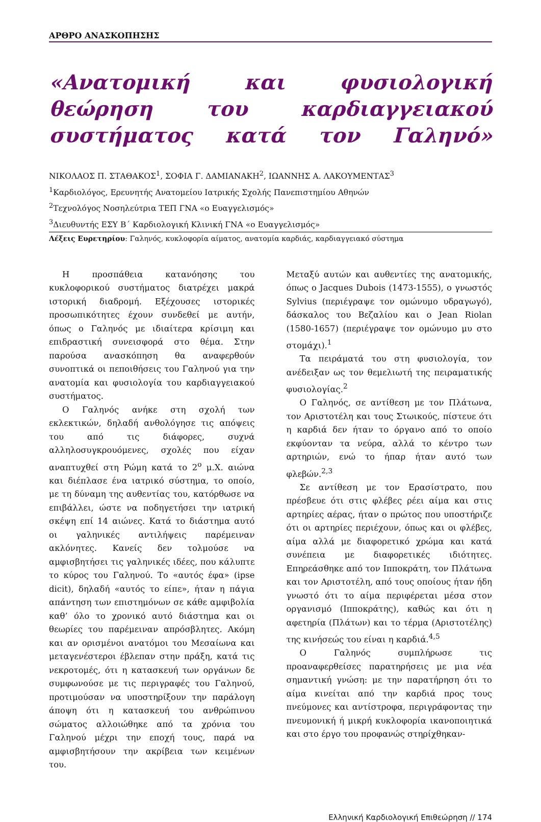ΑΡΘΡΟ ΑΝΑΣΚΟΠΗΣΗΣ
«Ανατομική και φυσιολογική θεώρηση του καρδιαγγειακού συστήματος κατά τον Γαληνό»
ΝΙΚΟΛΑΟΣ Π. ΣΤΑΘΑΚΟΣ<sup>1</sup>, ΣΟΦΙΑ Γ. ΔΑΜΙΑΝΑΚΗ<sup>2</sup>, ΙΩΑΝΝΗΣ Α. ΛΑΚΟΥΜΕΝΤΑΣ<sup>3</sup>
<sup>1</sup> Καρδιολόγος, Ερευνητής Ανατομείου Ιατρικής Σχολής Πανεπιστημίου Αθηνών
<sup>2</sup> Τεχνολόγος Νοσηλεύτρια ΤΕΠ ΓΝΑ «ο Ευαγγελισμός»
<sup>3</sup> Διευθυντής ΕΣΥ Β΄ Καρδιολογική Κλινική ΓΝΑ «ο Ευαγγελισμός»
Λέξεις Ευρετηρίου: Γαληνός, κυκλοφορία αίματος, ανατομία καρδιάς, καρδιαγγειακό σύστημα
Η προσπάθεια κατανόησης του κυκλοφορικού συστήματος διατρέχει μακρά ιστορική διαδρομή. Εξέχουσες ιστορικές προσωπικότητες έχουν συνδεθεί με αυτήν, όπως ο Γαληνός με ιδιαίτερα κρίσιμη και επιδραστική συνεισφορά στο θέμα. Στην παρούσα ανασκόπηση θα αναφερθούν συνοπτικά οι πεποιθήσεις του Γαληνού για την ανατομία και φυσιολογία του καρδιαγγειακού συστήματος.
Ο Γαληνός ανήκε στη σχολή των εκλεκτικών, δηλαδή ανθολόγησε τις απόψεις του από τις διάφορες, συχνά αλληλοσυγκρουόμενες, σχολές που είχαν αναπτυχθεί στη Ρώμη κατά το 2<sup>ο</sup> μ.Χ. αιώνα και διέπλασε ένα ιατρικό σύστημα, το οποίο, με τη δύναμη της αυθεντίας του, κατόρθωσε να επιβάλλει, ώστε να ποδηγετήσει την ιατρική σκέψη επί 14 αιώνες. Κατά το διάστημα αυτό οι γαληνικές αντιλήψεις παρέμειναν ακλόνητες. Κανείς δεν τολμούσε να αμφισβητήσει τις γαληνικές ιδέες, που κάλυπτε το κύρος του Γαληνού. Το «αυτός έφα» (ipse dicit), δηλαδή «αυτός το είπε», ήταν η πάγια απάντηση των επιστημόνων σε κάθε αμφιβολία καθ’ όλο το χρονικό αυτό διάστημα και οι θεωρίες του παρέμειναν απρόσβλητες. Ακόμη και αν ορισμένοι ανατόμοι του Μεσαίωνα και μεταγενέστεροι έβλεπαν στην πράξη, κατά τις νεκροτομές, ότι η κατασκευή των οργάνων δε συμφωνούσε με τις περιγραφές του Γαληνού, προτιμούσαν να υποστηρίξουν την παράλογη άποψη ότι η κατασκευή του ανθρώπινου σώματος αλλοιώθηκε από τα χρόνια του Γαληνού μέχρι την εποχή τους, παρά να αμφισβητήσουν την ακρίβεια των κειμένων του.
Μεταξύ αυτών και αυθεντίες της ανατομικής, όπως ο Jacques Dubois (1473-1555), ο γνωστός Sylvius (περιέγραψε τον ομώνυμο υδραγωγό), δάσκαλος του Βεζαλίου και ο Jean Riolan (1580-1657) (περιέγραψε τον ομώνυμο μυ στο στομάχι).<sup>1</sup>
Τα πειράματά του στη φυσιολογία, τον ανέδειξαν ως τον θεμελιωτή της πειραματικής φυσιολογίας.<sup>2</sup>
Ο Γαληνός, σε αντίθεση με τον Πλάτωνα, τον Αριστοτέλη και τους Στωικούς, πίστευε ότι η καρδιά δεν ήταν το όργανο από το οποίο εκφύονταν τα νεύρα, αλλά το κέντρο των αρτηριών, ενώ το ήπαρ ήταν αυτό των φλεβών.<sup>2,3</sup>
Σε αντίθεση με τον Ερασίστρατο, που πρέσβευε ότι στις φλέβες ρέει αίμα και στις αρτηρίες αέρας, ήταν ο πρώτος που υποστήριζε ότι οι αρτηρίες περιέχουν, όπως και οι φλέβες, αίμα αλλά με διαφορετικό χρώμα και κατά συνέπεια με διαφορετικές ιδιότητες. Επηρεάσθηκε από τον Ιπποκράτη, τον Πλάτωνα και τον Αριστοτέλη, από τους οποίους ήταν ήδη γνωστό ότι το αίμα περιφέρεται μέσα στον οργανισμό (Ιπποκράτης), καθώς και ότι η αφετηρία (Πλάτων) και το τέρμα (Αριστοτέλης) της κινήσεώς του είναι η καρδιά.<sup>4,5</sup>
Ο Γαληνός συμπλήρωσε τις προαναφερθείσες παρατηρήσεις με μια νέα σημαντική γνώση: με την παρατήρηση ότι το αίμα κινείται από την καρδιά προς τους πνεύμονες και αντίστροφα, περιγράφοντας την πνευμονική ή μικρή κυκλοφορία ικανοποιητικά και στο έργο του προφανώς στηρίχθηκαν-
Ελληνική Καρδιολογική Επιθεώρηση // 174